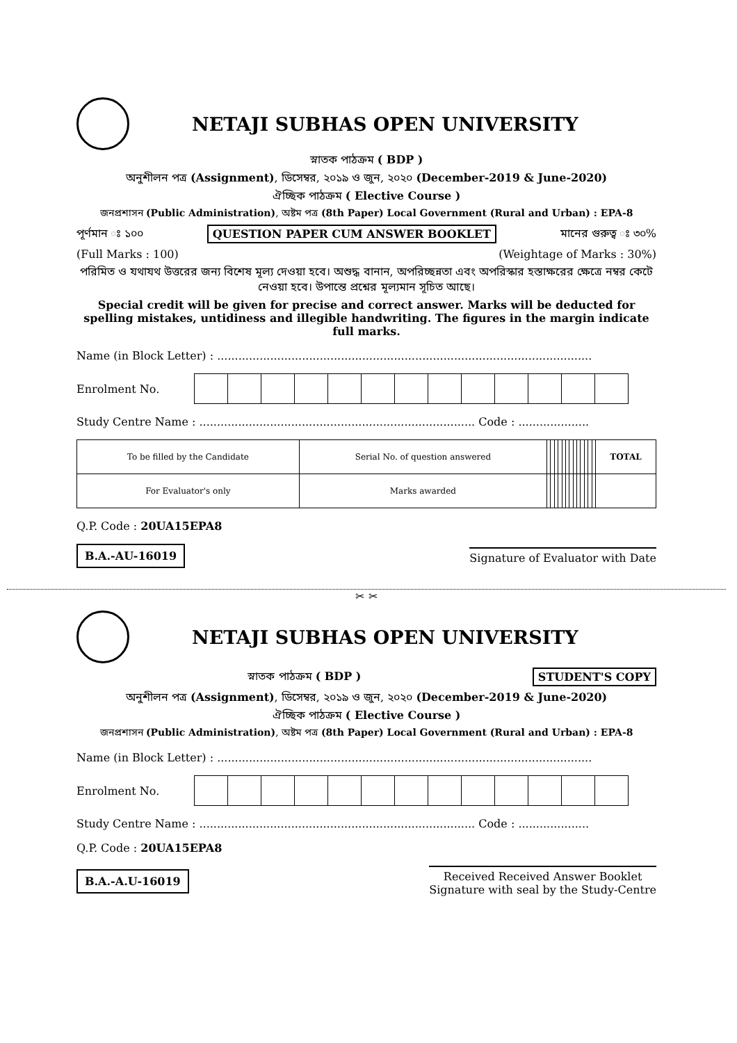NETAJI SUBHAS OPEN UNIVERSITY
স্নাতক পাঠক্রম ( BDP )
অনুশীলন পত্র (Assignment), ডিসেম্বর, ২০১৯ ও জুন, ২০২০ (December-2019 & June-2020)
ঐচ্ছিক পাঠক্রম ( Elective Course )
জনপ্রশাসন (Public Administration), অষ্টম পত্র (8th Paper) Local Government (Rural and Urban) : EPA-8
পূর্ণমান ঃ ১০০ QUESTION PAPER CUM ANSWER BOOKLET মানের গুরুত্ব ঃ ৩০%
(Full Marks : 100) (Weightage of Marks : 30%)
পরিমিত ও যথাযথ উত্তরের জন্য বিশেষ মূল্য দেওয়া হবে। অশুদ্ধ বানান, অপরিচ্ছন্নতা এবং অপরিস্কার হস্তাক্ষরের ক্ষেত্রে নম্বর কেটে নেওয়া হবে। উপান্তে প্রশ্নের মূল্যমান সূচিত আছে।
Special credit will be given for precise and correct answer. Marks will be deducted for spelling mistakes, untidiness and illegible handwriting. The figures in the margin indicate full marks.
Name (in Block Letter) : ..........................................................................................................
Enrolment No.
Study Centre Name : .............................................................................. Code : ....................
| To be filled by the Candidate | Serial No. of question answered | | | | | | | | | | | | | | TOTAL |
| For Evaluator's only | Marks awarded | | | | | | | | | | | | | | |
Q.P. Code : 20UA15EPA8
B.A.-AU-16019 Signature of Evaluator with Date
✂ ✂
NETAJI SUBHAS OPEN UNIVERSITY
স্নাতক পাঠক্রম ( BDP ) STUDENT'S COPY
অনুশীলন পত্র (Assignment), ডিসেম্বর, ২০১৯ ও জুন, ২০২০ (December-2019 & June-2020)
ঐচ্ছিক পাঠক্রম ( Elective Course )
জনপ্রশাসন (Public Administration), অষ্টম পত্র (8th Paper) Local Government (Rural and Urban) : EPA-8
Name (in Block Letter) : ..........................................................................................................
Enrolment No.
Study Centre Name : .............................................................................. Code : ....................
Q.P. Code : 20UA15EPA8
B.A.-A.U-16019 Received Received Answer Booklet
Signature with seal by the Study-Centre